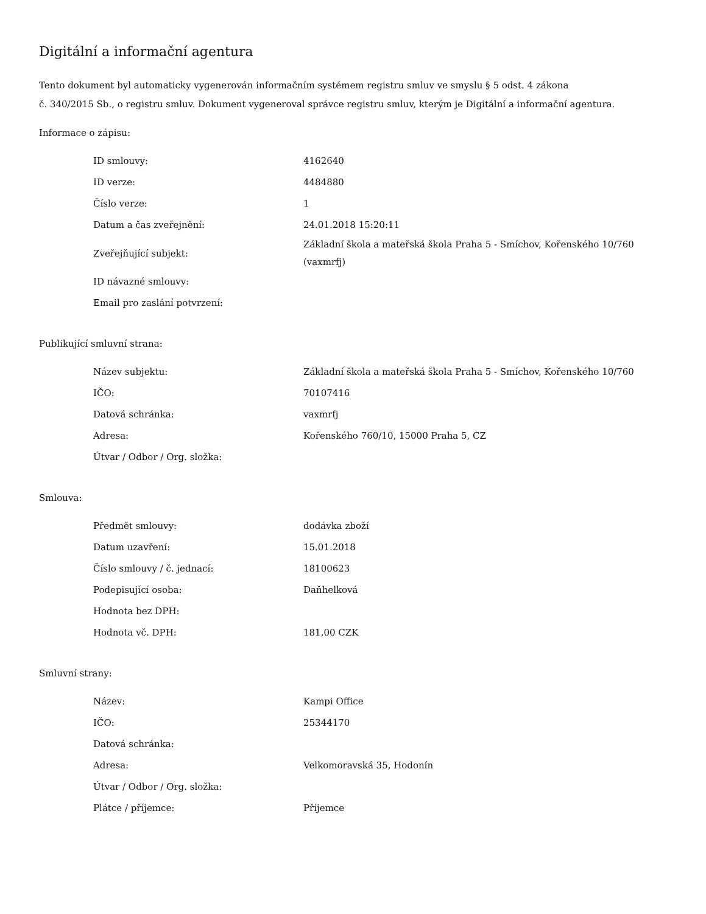Digitální a informační agentura
Tento dokument byl automaticky vygenerován informačním systémem registru smluv ve smyslu § 5 odst. 4 zákona
č. 340/2015 Sb., o registru smluv. Dokument vygeneroval správce registru smluv, kterým je Digitální a informační agentura.
Informace o zápisu:
| ID smlouvy: | 4162640 |
| ID verze: | 4484880 |
| Číslo verze: | 1 |
| Datum a čas zveřejnění: | 24.01.2018 15:20:11 |
| Zveřejňující subjekt: | Základní škola a mateřská škola Praha 5 - Smíchov, Kořenského 10/760 (vaxmrfj) |
| ID návazné smlouvy: | |
| Email pro zaslání potvrzení: | |
Publikující smluvní strana:
| Název subjektu: | Základní škola a mateřská škola Praha 5 - Smíchov, Kořenského 10/760 |
| IČO: | 70107416 |
| Datová schránka: | vaxmrfj |
| Adresa: | Kořenského 760/10, 15000 Praha 5, CZ |
| Útvar / Odbor / Org. složka: | |
Smlouva:
| Předmět smlouvy: | dodávka zboží |
| Datum uzavření: | 15.01.2018 |
| Číslo smlouvy / č. jednací: | 18100623 |
| Podepisující osoba: | Daňhelková |
| Hodnota bez DPH: | |
| Hodnota vč. DPH: | 181,00 CZK |
Smluvní strany:
| Název: | Kampi Office |
| IČO: | 25344170 |
| Datová schránka: | |
| Adresa: | Velkomoravská 35, Hodonín |
| Útvar / Odbor / Org. složka: | |
| Plátce / příjemce: | Příjemce |